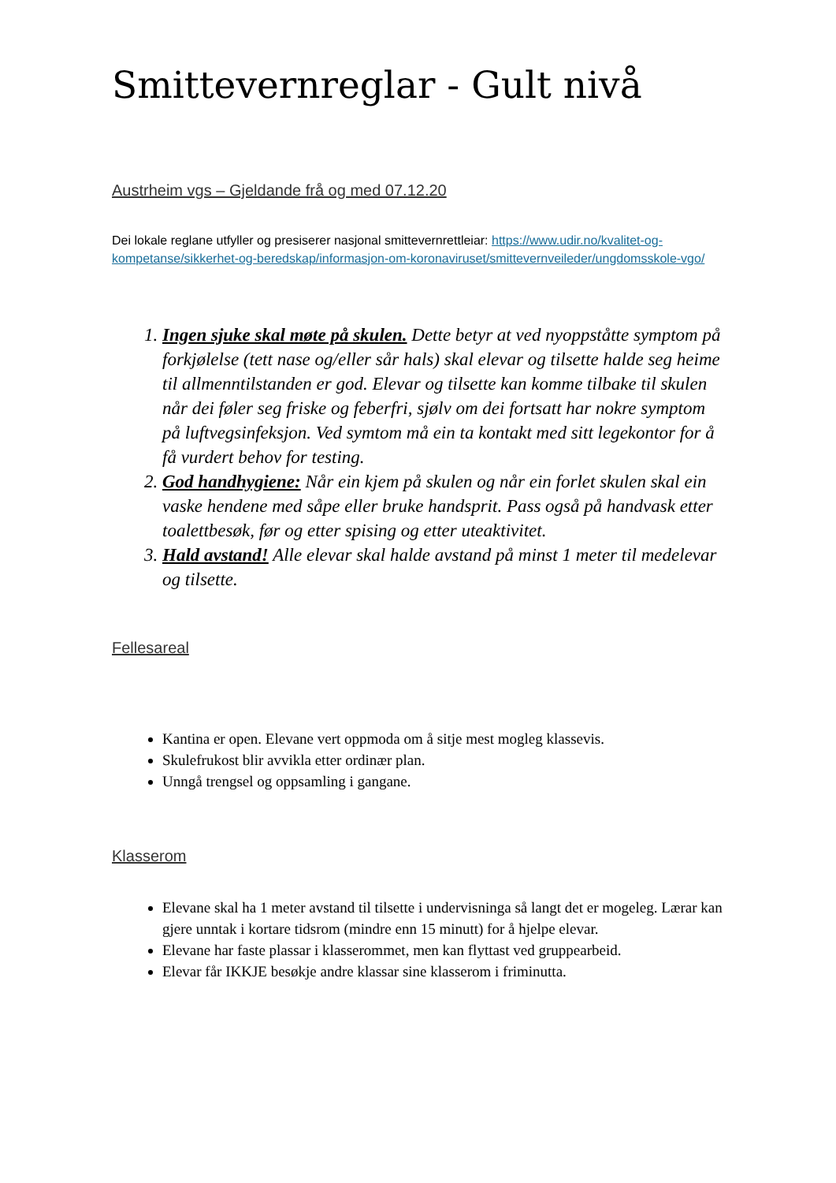Smittevernreglar - Gult nivå
Austrheim vgs – Gjeldande frå og med 07.12.20
Dei lokale reglane utfyller og presiserer nasjonal smittevernrettleiar: https://www.udir.no/kvalitet-og-kompetanse/sikkerhet-og-beredskap/informasjon-om-koronaviruset/smittevernveileder/ungdomsskole-vgo/
1. Ingen sjuke skal møte på skulen. Dette betyr at ved nyoppståtte symptom på forkjølelse (tett nase og/eller sår hals) skal elevar og tilsette halde seg heime til allmenntilstanden er god. Elevar og tilsette kan komme tilbake til skulen når dei føler seg friske og feberfri, sjølv om dei fortsatt har nokre symptom på luftvegsinfeksjon. Ved symtom må ein ta kontakt med sitt legekontor for å få vurdert behov for testing.
2. God handhygiene: Når ein kjem på skulen og når ein forlet skulen skal ein vaske hendene med såpe eller bruke handsprit. Pass også på handvask etter toalettbesøk, før og etter spising og etter uteaktivitet.
3. Hald avstand! Alle elevar skal halde avstand på minst 1 meter til medelevar og tilsette.
Fellesareal
Kantina er open. Elevane vert oppmoda om å sitje mest mogleg klassevis.
Skulefrukost blir avvikla etter ordinær plan.
Unngå trengsel og oppsamling i gangane.
Klasserom
Elevane skal ha 1 meter avstand til tilsette i undervisninga så langt det er mogeleg. Lærar kan gjere unntak i kortare tidsrom (mindre enn 15 minutt) for å hjelpe elevar.
Elevane har faste plassar i klasserommet, men kan flyttast ved gruppearbeid.
Elevar får IKKJE besøkje andre klassar sine klasserom i friminutta.